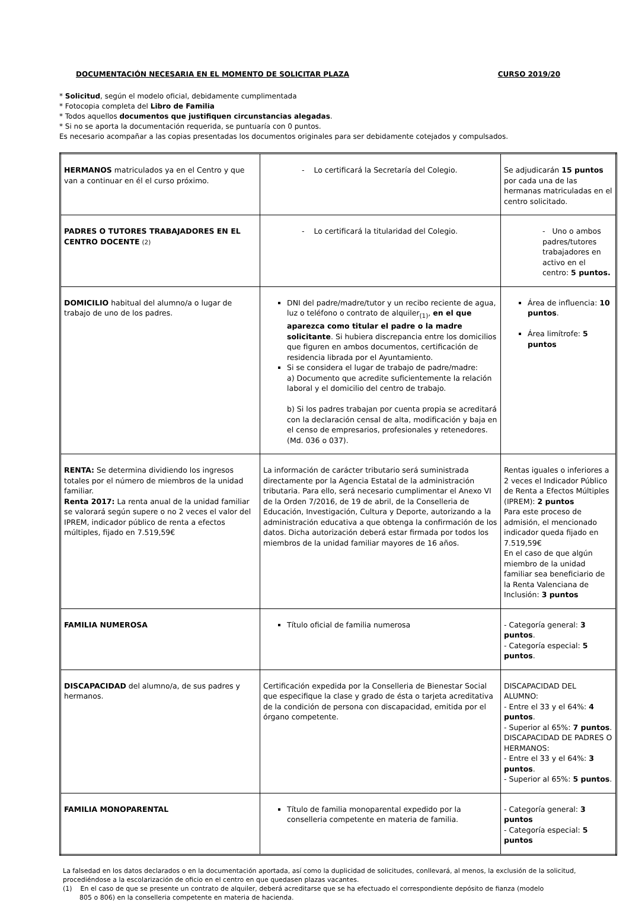DOCUMENTACIÓN NECESARIA EN EL MOMENTO DE SOLICITAR PLAZA CURSO 2019/20
* Solicitud, según el modelo oficial, debidamente cumplimentada
* Fotocopia completa del Libro de Familia
* Todos aquellos documentos que justifiquen circunstancias alegadas.
* Si no se aporta la documentación requerida, se puntuaría con 0 puntos.
Es necesario acompañar a las copias presentadas los documentos originales para ser debidamente cotejados y compulsados.
| HERMANOS matriculados ya en el Centro y que van a continuar en él el curso próximo. | - Lo certificará la Secretaría del Colegio. | Se adjudicarán 15 puntos por cada una de las hermanas matriculadas en el centro solicitado. |
| PADRES O TUTORES TRABAJADORES EN EL CENTRO DOCENTE (2) | - Lo certificará la titularidad del Colegio. | - Uno o ambos padres/tutores trabajadores en activo en el centro: 5 puntos. |
| DOMICILIO habitual del alumno/a o lugar de trabajo de uno de los padres. | DNI del padre/madre/tutor y un recibo reciente de agua, luz o teléfono o contrato de alquiler<sub>(1)</sub>, en el que aparezca como titular el padre o la madre solicitante . Si hubiera discrepancia entre los domicilios que figuren en ambos documentos, certificación de residencia librada por el Ayuntamiento. Si se considera el lugar de trabajo de padre/madre: a) Documento que acredite suficientemente la relación laboral y el domicilio del centro de trabajo. b) Si los padres trabajan por cuenta propia se acreditará con la declaración censal de alta, modificación y baja en el censo de empresarios, profesionales y retenedores. (Md. 036 o 037). | Área de influencia: 10 puntos . Área limítrofe: 5 puntos |
| RENTA: Se determina dividiendo los ingresos totales por el número de miembros de la unidad familiar. Renta 2017: La renta anual de la unidad familiar se valorará según supere o no 2 veces el valor del IPREM, indicador público de renta a efectos múltiples, fijado en 7.519,59€ | La información de carácter tributario será suministrada directamente por la Agencia Estatal de la administración tributaria. Para ello, será necesario cumplimentar el Anexo VI de la Orden 7/2016, de 19 de abril, de la Conselleria de Educación, Investigación, Cultura y Deporte, autorizando a la administración educativa a que obtenga la confirmación de los datos. Dicha autorización deberá estar firmada por todos los miembros de la unidad familiar mayores de 16 años. | Rentas iguales o inferiores a 2 veces el Indicador Público de Renta a Efectos Múltiples (IPREM): 2 puntos Para este proceso de admisión, el mencionado indicador queda fijado en 7.519,59€ En el caso de que algún miembro de la unidad familiar sea beneficiario de la Renta Valenciana de Inclusión: 3 puntos |
| FAMILIA NUMEROSA | Título oficial de familia numerosa | - Categoría general: 3 puntos . - Categoría especial: 5 puntos . |
| DISCAPACIDAD del alumno/a, de sus padres y hermanos. | Certificación expedida por la Conselleria de Bienestar Social que especifique la clase y grado de ésta o tarjeta acreditativa de la condición de persona con discapacidad, emitida por el órgano competente. | DISCAPACIDAD DEL ALUMNO: - Entre el 33 y el 64%: 4 puntos . - Superior al 65%: 7 puntos . DISCAPACIDAD DE PADRES O HERMANOS: - Entre el 33 y el 64%: 3 puntos . - Superior al 65%: 5 puntos . |
| FAMILIA MONOPARENTAL | Título de familia monoparental expedido por la conselleria competente en materia de familia. | - Categoría general: 3 puntos - Categoría especial: 5 puntos |
La falsedad en los datos declarados o en la documentación aportada, así como la duplicidad de solicitudes, conllevará, al menos, la exclusión de la solicitud, procediéndose a la escolarización de oficio en el centro en que quedasen plazas vacantes.
(1) En el caso de que se presente un contrato de alquiler, deberá acreditarse que se ha efectuado el correspondiente depósito de fianza (modelo
805 o 806) en la conselleria competente en materia de hacienda.